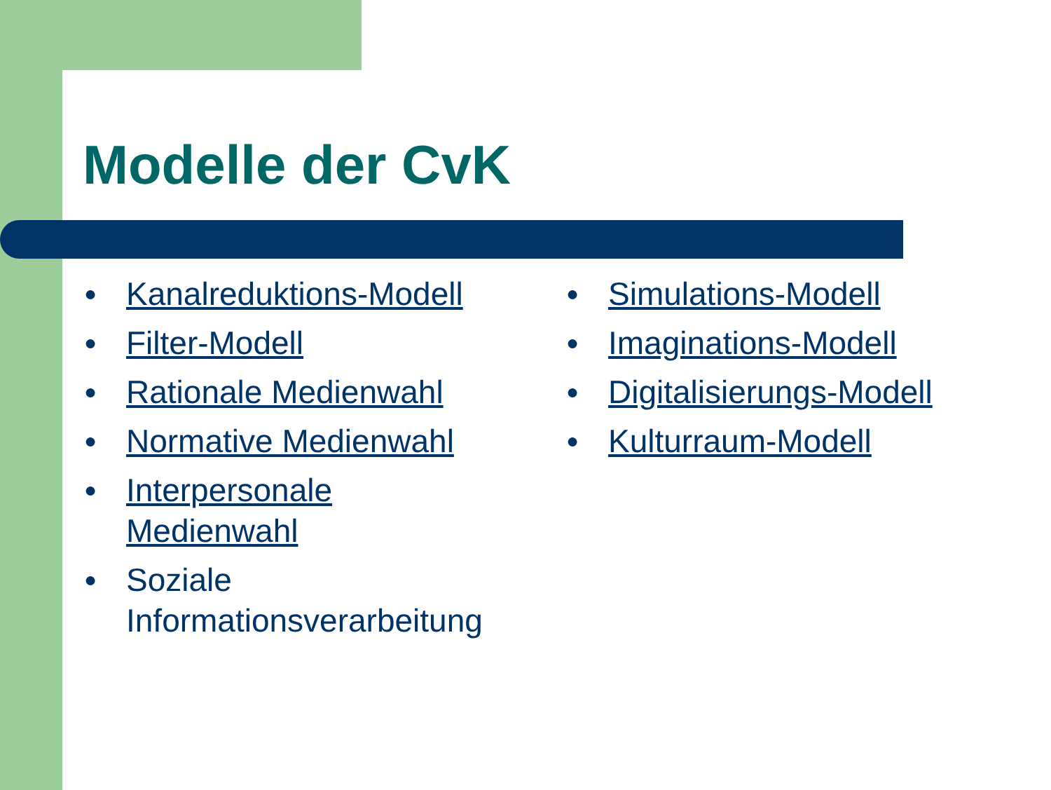Modelle der CvK
● Kanalreduktions-Modell
● Filter-Modell
● Rationale Medienwahl
● Normative Medienwahl
● Interpersonale
Medienwahl
● Soziale
Informationsverarbeitung
● Simulations-Modell
● Imaginations-Modell
● Digitalisierungs-Modell
● Kulturraum-Modell